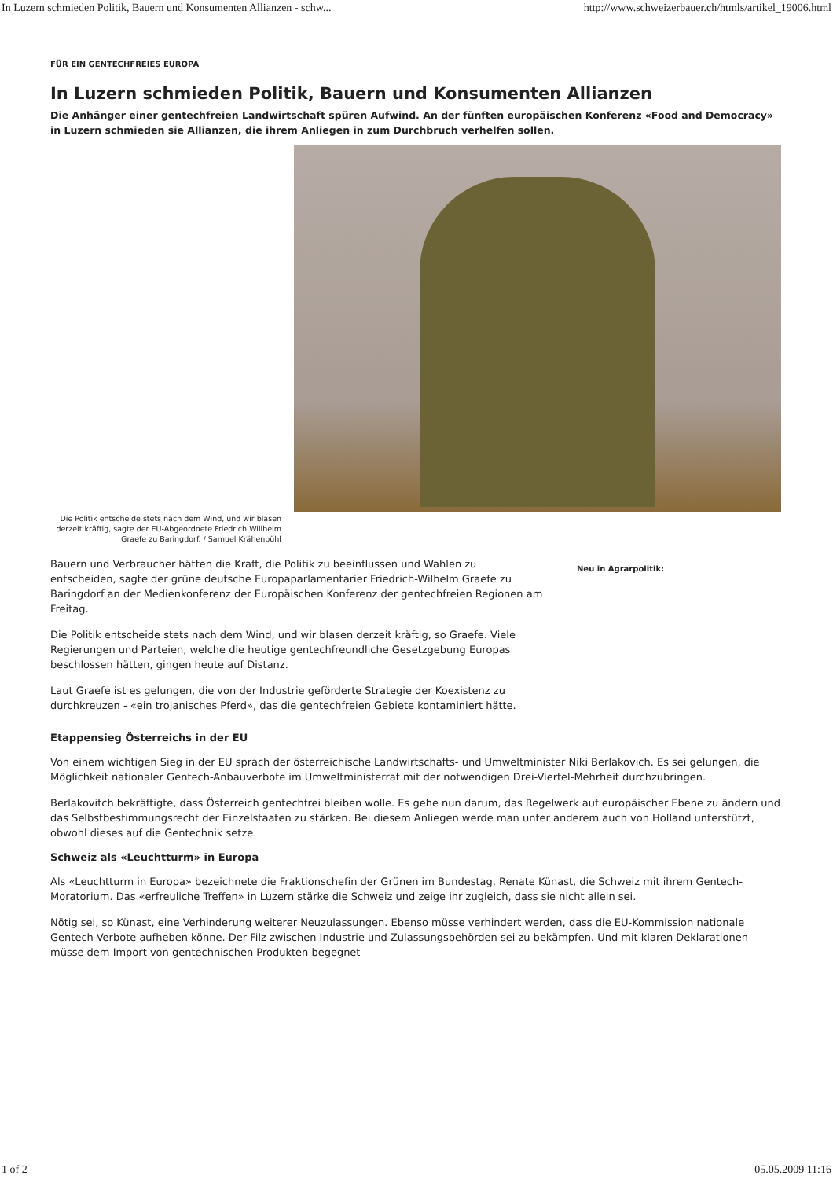In Luzern schmieden Politik, Bauern und Konsumenten Allianzen - schw... http://www.schweizerbauer.ch/htmls/artikel_19006.html
FÜR EIN GENTECHFREIES EUROPA
In Luzern schmieden Politik, Bauern und Konsumenten Allianzen
Die Anhänger einer gentechfreien Landwirtschaft spüren Aufwind. An der fünften europäischen Konferenz «Food and Democracy» in Luzern schmieden sie Allianzen, die ihrem Anliegen in zum Durchbruch verhelfen sollen.
Die Politik entscheide stets nach dem Wind, und wir blasen derzeit kräftig, sagte der EU-Abgeordnete Friedrich Willhelm Graefe zu Baringdorf. / Samuel Krähenbühl
Bauern und Verbraucher hätten die Kraft, die Politik zu beeinflussen und Wahlen zu entscheiden, sagte der grüne deutsche Europaparlamentarier Friedrich-Wilhelm Graefe zu Baringdorf an der Medienkonferenz der Europäischen Konferenz der gentechfreien Regionen am Freitag.
Die Politik entscheide stets nach dem Wind, und wir blasen derzeit kräftig, so Graefe. Viele Regierungen und Parteien, welche die heutige gentechfreundliche Gesetzgebung Europas beschlossen hätten, gingen heute auf Distanz.
Laut Graefe ist es gelungen, die von der Industrie geförderte Strategie der Koexistenz zu durchkreuzen - «ein trojanisches Pferd», das die gentechfreien Gebiete kontaminiert hätte.
Neu in Agrarpolitik:
Etappensieg Österreichs in der EU
Von einem wichtigen Sieg in der EU sprach der österreichische Landwirtschafts- und Umweltminister Niki Berlakovich. Es sei gelungen, die Möglichkeit nationaler Gentech-Anbauverbote im Umweltministerrat mit der notwendigen Drei-Viertel-Mehrheit durchzubringen.
Berlakovitch bekräftigte, dass Österreich gentechfrei bleiben wolle. Es gehe nun darum, das Regelwerk auf europäischer Ebene zu ändern und das Selbstbestimmungsrecht der Einzelstaaten zu stärken. Bei diesem Anliegen werde man unter anderem auch von Holland unterstützt, obwohl dieses auf die Gentechnik setze.
Schweiz als «Leuchtturm» in Europa
Als «Leuchtturm in Europa» bezeichnete die Fraktionschefin der Grünen im Bundestag, Renate Künast, die Schweiz mit ihrem Gentech- Moratorium. Das «erfreuliche Treffen» in Luzern stärke die Schweiz und zeige ihr zugleich, dass sie nicht allein sei.
Nötig sei, so Künast, eine Verhinderung weiterer Neuzulassungen. Ebenso müsse verhindert werden, dass die EU-Kommission nationale Gentech-Verbote aufheben könne. Der Filz zwischen Industrie und Zulassungsbehörden sei zu bekämpfen. Und mit klaren Deklarationen müsse dem Import von gentechnischen Produkten begegnet
1 of 2 05.05.2009 11:16